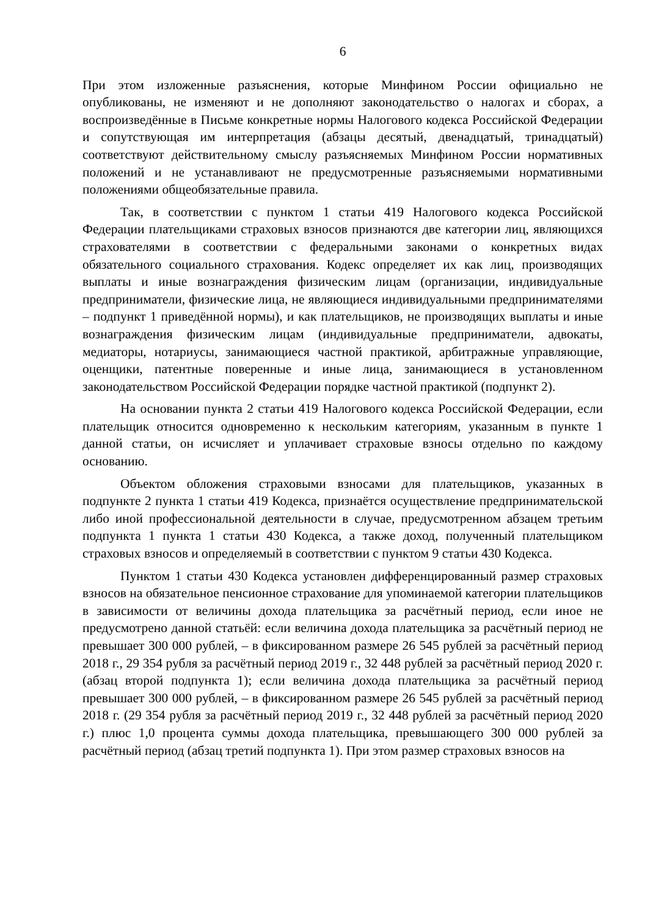6
При этом изложенные разъяснения, которые Минфином России официально не опубликованы, не изменяют и не дополняют законодательство о налогах и сборах, а воспроизведённые в Письме конкретные нормы Налогового кодекса Российской Федерации и сопутствующая им интерпретация (абзацы десятый, двенадцатый, тринадцатый) соответствуют действительному смыслу разъясняемых Минфином России нормативных положений и не устанавливают не предусмотренные разъясняемыми нормативными положениями общеобязательные правила.
Так, в соответствии с пунктом 1 статьи 419 Налогового кодекса Российской Федерации плательщиками страховых взносов признаются две категории лиц, являющихся страхователями в соответствии с федеральными законами о конкретных видах обязательного социального страхования. Кодекс определяет их как лиц, производящих выплаты и иные вознаграждения физическим лицам (организации, индивидуальные предприниматели, физические лица, не являющиеся индивидуальными предпринимателями – подпункт 1 приведённой нормы), и как плательщиков, не производящих выплаты и иные вознаграждения физическим лицам (индивидуальные предприниматели, адвокаты, медиаторы, нотариусы, занимающиеся частной практикой, арбитражные управляющие, оценщики, патентные поверенные и иные лица, занимающиеся в установленном законодательством Российской Федерации порядке частной практикой (подпункт 2).
На основании пункта 2 статьи 419 Налогового кодекса Российской Федерации, если плательщик относится одновременно к нескольким категориям, указанным в пункте 1 данной статьи, он исчисляет и уплачивает страховые взносы отдельно по каждому основанию.
Объектом обложения страховыми взносами для плательщиков, указанных в подпункте 2 пункта 1 статьи 419 Кодекса, признаётся осуществление предпринимательской либо иной профессиональной деятельности в случае, предусмотренном абзацем третьим подпункта 1 пункта 1 статьи 430 Кодекса, а также доход, полученный плательщиком страховых взносов и определяемый в соответствии с пунктом 9 статьи 430 Кодекса.
Пунктом 1 статьи 430 Кодекса установлен дифференцированный размер страховых взносов на обязательное пенсионное страхование для упоминаемой категории плательщиков в зависимости от величины дохода плательщика за расчётный период, если иное не предусмотрено данной статьёй: если величина дохода плательщика за расчётный период не превышает 300 000 рублей, – в фиксированном размере 26 545 рублей за расчётный период 2018 г., 29 354 рубля за расчётный период 2019 г., 32 448 рублей за расчётный период 2020 г. (абзац второй подпункта 1); если величина дохода плательщика за расчётный период превышает 300 000 рублей, – в фиксированном размере 26 545 рублей за расчётный период 2018 г. (29 354 рубля за расчётный период 2019 г., 32 448 рублей за расчётный период 2020 г.) плюс 1,0 процента суммы дохода плательщика, превышающего 300 000 рублей за расчётный период (абзац третий подпункта 1). При этом размер страховых взносов на